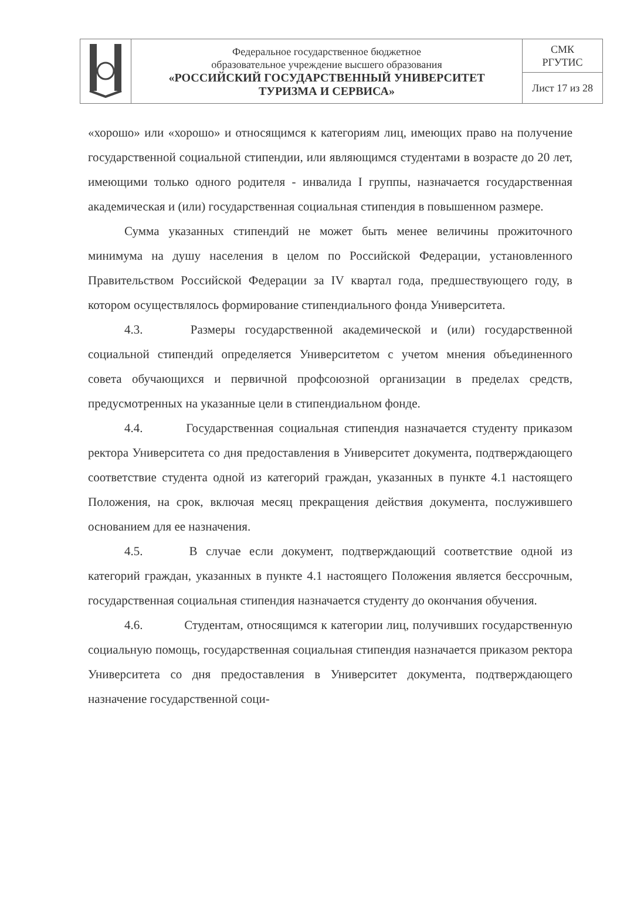| | Федеральное государственное бюджетное образовательное учреждение высшего образования «РОССИЙСКИЙ ГОСУДАРСТВЕННЫЙ УНИВЕРСИТЕТ ТУРИЗМА И СЕРВИСА» | СМК РГУТИС |
| | | Лист 17 из 28 |
«хорошо» или «хорошо» и относящимся к категориям лиц, имеющих право на получение государственной социальной стипендии, или являющимся студентами в возрасте до 20 лет, имеющими только одного родителя - инвалида I группы, назначается государственная академическая и (или) государственная социальная стипендия в повышенном размере.
Сумма указанных стипендий не может быть менее величины прожиточного минимума на душу населения в целом по Российской Федерации, установленного Правительством Российской Федерации за IV квартал года, предшествующего году, в котором осуществлялось формирование стипендиального фонда Университета.
4.3. Размеры государственной академической и (или) государственной социальной стипендий определяется Университетом с учетом мнения объединенного совета обучающихся и первичной профсоюзной организации в пределах средств, предусмотренных на указанные цели в стипендиальном фонде.
4.4. Государственная социальная стипендия назначается студенту приказом ректора Университета со дня предоставления в Университет документа, подтверждающего соответствие студента одной из категорий граждан, указанных в пункте 4.1 настоящего Положения, на срок, включая месяц прекращения действия документа, послужившего основанием для ее назначения.
4.5. В случае если документ, подтверждающий соответствие одной из категорий граждан, указанных в пункте 4.1 настоящего Положения является бессрочным, государственная социальная стипендия назначается студенту до окончания обучения.
4.6. Студентам, относящимся к категории лиц, получивших государственную социальную помощь, государственная социальная стипендия назначается приказом ректора Университета со дня предоставления в Университет документа, подтверждающего назначение государственной соци-